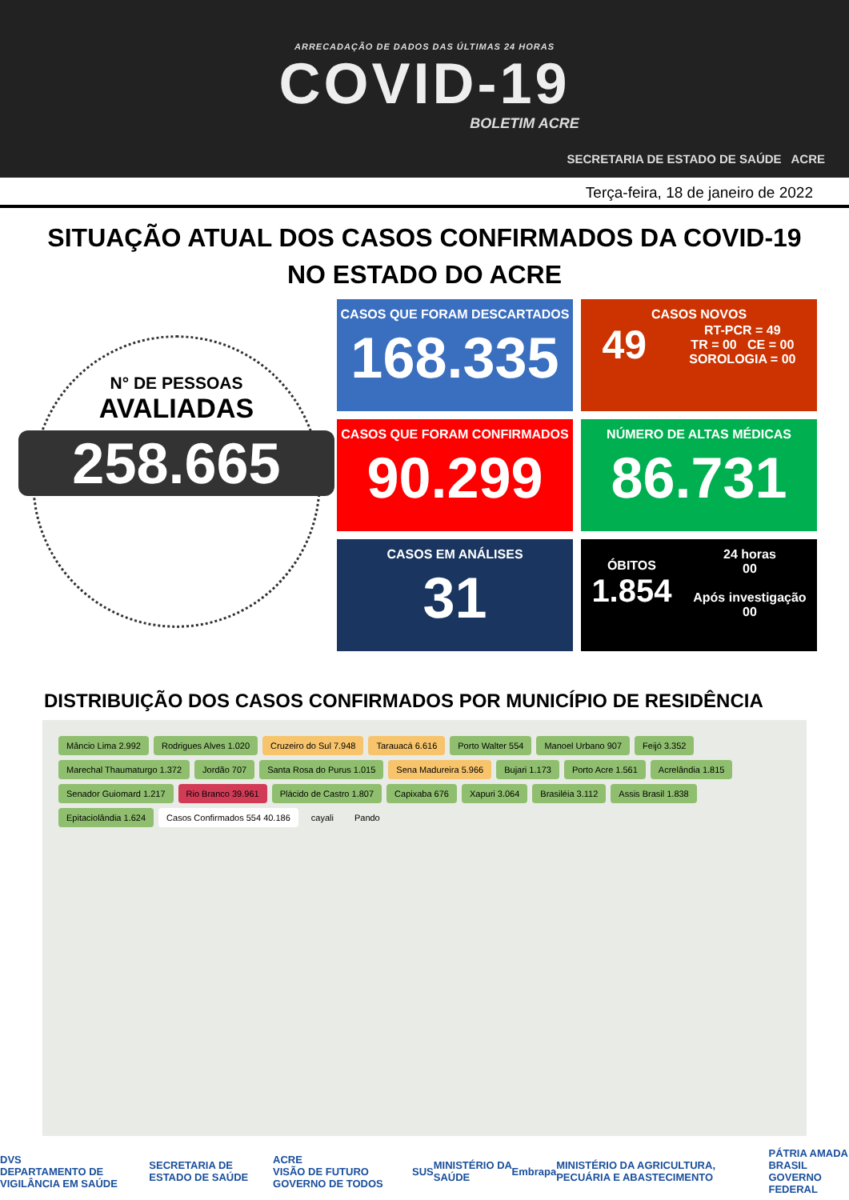ARRECADAÇÃO DE DADOS DAS ÚLTIMAS 24 HORAS
COVID-19
BOLETIM ACRE
SECRETARIA DE ESTADO DE SAÚDE ACRE
Terça-feira, 18 de janeiro de 2022
SITUAÇÃO ATUAL DOS CASOS CONFIRMADOS DA COVID-19
NO ESTADO DO ACRE
N° DE PESSOAS
AVALIADAS
258.665
CASOS QUE FORAM DESCARTADOS
168.335
CASOS NOVOS
49 RT-PCR = 49
TR = 00 CE = 00
SOROLOGIA = 00
CASOS QUE FORAM CONFIRMADOS
90.299
NÚMERO DE ALTAS MÉDICAS
86.731
CASOS EM ANÁLISES
31
ÓBITOS
1.854 24 horas
00
Após investigação
00
DISTRIBUIÇÃO DOS CASOS CONFIRMADOS POR MUNICÍPIO DE RESIDÊNCIA
Mâncio Lima 2.992 Rodrigues Alves 1.020 Cruzeiro do Sul 7.948 Tarauacá 6.616 Porto Walter 554 Manoel Urbano 907 Feijó 3.352 Marechal Thaumaturgo 1.372 Jordão 707 Santa Rosa do Purus 1.015 Sena Madureira 5.966 Bujari 1.173 Porto Acre 1.561 Acrelândia 1.815 Senador Guiomard 1.217 Rio Branco 39.961 Plácido de Castro 1.807 Capixaba 676 Xapuri 3.064 Brasiléia 3.112 Assis Brasil 1.838 Epitaciolândia 1.624 Casos Confirmados 554 40.186 cayali Pando
DVS
DEPARTAMENTO DE VIGILÂNCIA EM SAÚDE SECRETARIA DE ESTADO DE SAÚDE ACRE
VISÃO DE FUTURO GOVERNO DE TODOS SUS MINISTÉRIO DA SAÚDE Embrapa MINISTÉRIO DA AGRICULTURA, PECUÁRIA E ABASTECIMENTO PÁTRIA AMADA BRASIL
GOVERNO FEDERAL